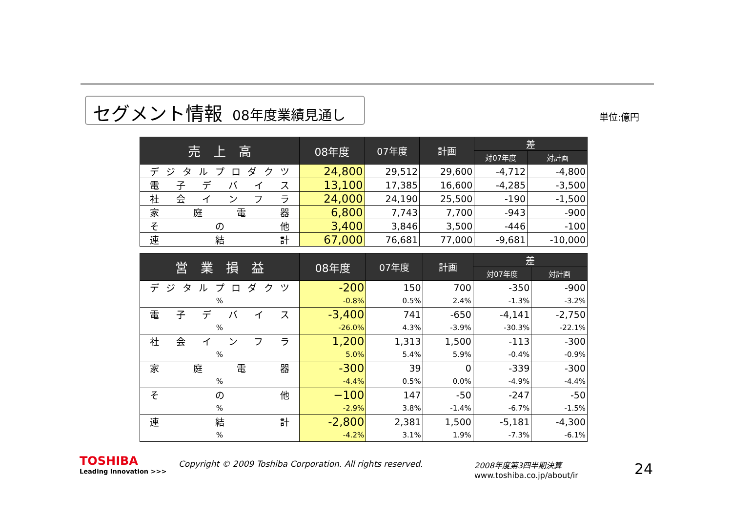セグメント情報 08年度業績見通し 単位:億円
| 売 上 高 | 08年度 | 07年度 | 計画 | 差 | |
| --- | --- | --- | --- | --- | --- |
| | | | | 対07年度 | 対計画 |
| デジタルプロダクツ | 24,800 | 29,512 | 29,600 | -4,712 | -4,800 |
| 電子デバイス | 13,100 | 17,385 | 16,600 | -4,285 | -3,500 |
| 社会インフラ | 24,000 | 24,190 | 25,500 | -190 | -1,500 |
| 家庭電器 | 6,800 | 7,743 | 7,700 | -943 | -900 |
| その他 | 3,400 | 3,846 | 3,500 | -446 | -100 |
| 連結計 | 67,000 | 76,681 | 77,000 | -9,681 | -10,000 |
| 営 業 損 益 | 08年度 | 07年度 | 計画 | 差 | |
| --- | --- | --- | --- | --- | --- |
| | | | | 対07年度 | 対計画 |
| デジタルプロダクツ | -200 | 150 | 700 | -350 | -900 |
| % | -0.8% | 0.5% | 2.4% | -1.3% | -3.2% |
| 電子デバイス | -3,400 | 741 | -650 | -4,141 | -2,750 |
| % | -26.0% | 4.3% | -3.9% | -30.3% | -22.1% |
| 社会インフラ | 1,200 | 1,313 | 1,500 | -113 | -300 |
| % | 5.0% | 5.4% | 5.9% | -0.4% | -0.9% |
| 家庭電器 | -300 | 39 | 0 | -339 | -300 |
| % | -4.4% | 0.5% | 0.0% | -4.9% | -4.4% |
| その他 | −100 | 147 | -50 | -247 | -50 |
| % | -2.9% | 3.8% | -1.4% | -6.7% | -1.5% |
| 連結計 | -2,800 | 2,381 | 1,500 | -5,181 | -4,300 |
| % | -4.2% | 3.1% | 1.9% | -7.3% | -6.1% |
TOSHIBA
Leading Innovation >>>
Copyright © 2009 Toshiba Corporation. All rights reserved.
2008年度第3四半期決算
www.toshiba.co.jp/about/ir
24